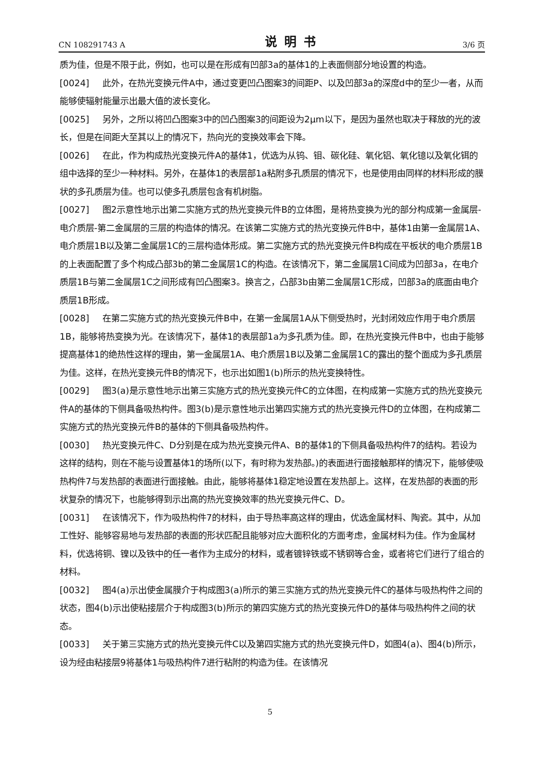CN 108291743 A 说明书 3/6 页
质为佳，但是不限于此，例如，也可以是在形成有凹部3a的基体1的上表面侧部分地设置的构造。
[0024] 此外，在热光变换元件A中，通过变更凹凸图案3的间距P、以及凹部3a的深度d中的至少一者，从而能够使辐射能量示出最大值的波长变化。
[0025] 另外，之所以将凹凸图案3中的凹凸图案3的间距设为2μm以下，是因为虽然也取决于释放的光的波长，但是在间距大至其以上的情况下，热向光的变换效率会下降。
[0026] 在此，作为构成热光变换元件A的基体1，优选为从钨、钼、碳化硅、氧化铝、氧化镱以及氧化铒的组中选择的至少一种材料。另外，在基体1的表层部1a粘附多孔质层的情况下，也是使用由同样的材料形成的膜状的多孔质层为佳。也可以使多孔质层包含有机树脂。
[0027] 图2示意性地示出第二实施方式的热光变换元件B的立体图，是将热变换为光的部分构成第一金属层-电介质层-第二金属层的三层的构造体的情况。在该第二实施方式的热光变换元件B中，基体1由第一金属层1A、电介质层1B以及第二金属层1C的三层构造体形成。第二实施方式的热光变换元件B构成在平板状的电介质层1B的上表面配置了多个构成凸部3b的第二金属层1C的构造。在该情况下，第二金属层1C间成为凹部3a，在电介质层1B与第二金属层1C之间形成有凹凸图案3。换言之，凸部3b由第二金属层1C形成，凹部3a的底面由电介质层1B形成。
[0028] 在第二实施方式的热光变换元件B中，在第一金属层1A从下侧受热时，光封闭效应作用于电介质层1B，能够将热变换为光。在该情况下，基体1的表层部1a为多孔质为佳。即，在热光变换元件B中，也由于能够提高基体1的绝热性这样的理由，第一金属层1A、电介质层1B以及第二金属层1C的露出的整个面成为多孔质层为佳。这样，在热光变换元件B的情况下，也示出如图1(b)所示的热光变换特性。
[0029] 图3(a)是示意性地示出第三实施方式的热光变换元件C的立体图，在构成第一实施方式的热光变换元件A的基体的下侧具备吸热构件。图3(b)是示意性地示出第四实施方式的热光变换元件D的立体图，在构成第二实施方式的热光变换元件B的基体的下侧具备吸热构件。
[0030] 热光变换元件C、D分别是在成为热光变换元件A、B的基体1的下侧具备吸热构件7的结构。若设为这样的结构，则在不能与设置基体1的场所(以下，有时称为发热部。)的表面进行面接触那样的情况下，能够使吸热构件7与发热部的表面进行面接触。由此，能够将基体1稳定地设置在发热部上。这样，在发热部的表面的形状复杂的情况下，也能够得到示出高的热光变换效率的热光变换元件C、D。
[0031] 在该情况下，作为吸热构件7的材料，由于导热率高这样的理由，优选金属材料、陶瓷。其中，从加工性好、能够容易地与发热部的表面的形状匹配且能够对应大面积化的方面考虑，金属材料为佳。作为金属材料，优选将铜、镍以及铁中的任一者作为主成分的材料，或者镀锌铁或不锈钢等合金，或者将它们进行了组合的材料。
[0032] 图4(a)示出使金属膜介于构成图3(a)所示的第三实施方式的热光变换元件C的基体与吸热构件之间的状态，图4(b)示出使粘接层介于构成图3(b)所示的第四实施方式的热光变换元件D的基体与吸热构件之间的状态。
[0033] 关于第三实施方式的热光变换元件C以及第四实施方式的热光变换元件D，如图4(a)、图4(b)所示，设为经由粘接层9将基体1与吸热构件7进行粘附的构造为佳。在该情况
5